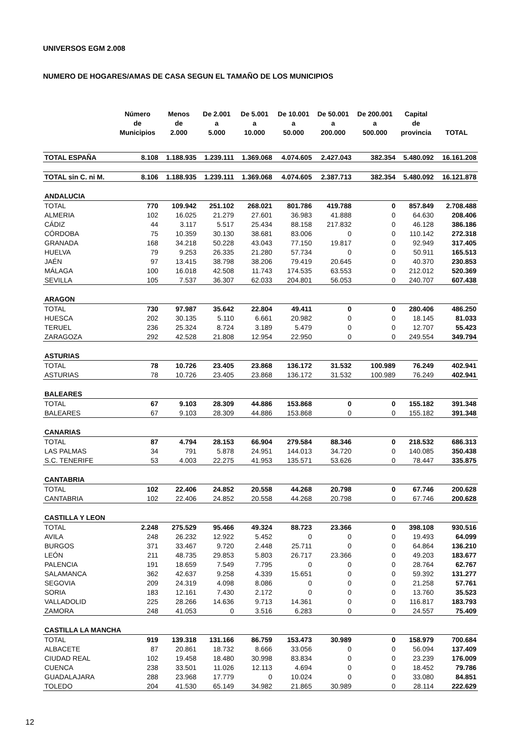UNIVERSOS EGM 2.008
NUMERO DE HOGARES/AMAS DE CASA SEGUN EL TAMAÑO DE LOS MUNICIPIOS
| | Número de Municipios | Menos de 2.000 | De 2.001 a 5.000 | De 5.001 a 10.000 | De 10.001 a 50.000 | De 50.001 a 200.000 | De 200.001 a 500.000 | Capital de provincia | TOTAL |
| --- | --- | --- | --- | --- | --- | --- | --- | --- | --- |
| TOTAL ESPAÑA | 8.108 | 1.188.935 | 1.239.111 | 1.369.068 | 4.074.605 | 2.427.043 | 382.354 | 5.480.092 | 16.161.208 |
| TOTAL sin C. ni M. | 8.106 | 1.188.935 | 1.239.111 | 1.369.068 | 4.074.605 | 2.387.713 | 382.354 | 5.480.092 | 16.121.878 |
| ANDALUCIA | | | | | | | | | |
| TOTAL | 770 | 109.942 | 251.102 | 268.021 | 801.786 | 419.788 | 0 | 857.849 | 2.708.488 |
| ALMERIA | 102 | 16.025 | 21.279 | 27.601 | 36.983 | 41.888 | 0 | 64.630 | 208.406 |
| CÁDIZ | 44 | 3.117 | 5.517 | 25.434 | 88.158 | 217.832 | 0 | 46.128 | 386.186 |
| CÓRDOBA | 75 | 10.359 | 30.130 | 38.681 | 83.006 | 0 | 0 | 110.142 | 272.318 |
| GRANADA | 168 | 34.218 | 50.228 | 43.043 | 77.150 | 19.817 | 0 | 92.949 | 317.405 |
| HUELVA | 79 | 9.253 | 26.335 | 21.280 | 57.734 | 0 | 0 | 50.911 | 165.513 |
| JAÉN | 97 | 13.415 | 38.798 | 38.206 | 79.419 | 20.645 | 0 | 40.370 | 230.853 |
| MÁLAGA | 100 | 16.018 | 42.508 | 11.743 | 174.535 | 63.553 | 0 | 212.012 | 520.369 |
| SEVILLA | 105 | 7.537 | 36.307 | 62.033 | 204.801 | 56.053 | 0 | 240.707 | 607.438 |
| ARAGON | | | | | | | | | |
| TOTAL | 730 | 97.987 | 35.642 | 22.804 | 49.411 | 0 | 0 | 280.406 | 486.250 |
| HUESCA | 202 | 30.135 | 5.110 | 6.661 | 20.982 | 0 | 0 | 18.145 | 81.033 |
| TERUEL | 236 | 25.324 | 8.724 | 3.189 | 5.479 | 0 | 0 | 12.707 | 55.423 |
| ZARAGOZA | 292 | 42.528 | 21.808 | 12.954 | 22.950 | 0 | 0 | 249.554 | 349.794 |
| ASTURIAS | | | | | | | | | |
| TOTAL | 78 | 10.726 | 23.405 | 23.868 | 136.172 | 31.532 | 100.989 | 76.249 | 402.941 |
| ASTURIAS | 78 | 10.726 | 23.405 | 23.868 | 136.172 | 31.532 | 100.989 | 76.249 | 402.941 |
| BALEARES | | | | | | | | | |
| TOTAL | 67 | 9.103 | 28.309 | 44.886 | 153.868 | 0 | 0 | 155.182 | 391.348 |
| BALEARES | 67 | 9.103 | 28.309 | 44.886 | 153.868 | 0 | 0 | 155.182 | 391.348 |
| CANARIAS | | | | | | | | | |
| TOTAL | 87 | 4.794 | 28.153 | 66.904 | 279.584 | 88.346 | 0 | 218.532 | 686.313 |
| LAS PALMAS | 34 | 791 | 5.878 | 24.951 | 144.013 | 34.720 | 0 | 140.085 | 350.438 |
| S.C. TENERIFE | 53 | 4.003 | 22.275 | 41.953 | 135.571 | 53.626 | 0 | 78.447 | 335.875 |
| CANTABRIA | | | | | | | | | |
| TOTAL | 102 | 22.406 | 24.852 | 20.558 | 44.268 | 20.798 | 0 | 67.746 | 200.628 |
| CANTABRIA | 102 | 22.406 | 24.852 | 20.558 | 44.268 | 20.798 | 0 | 67.746 | 200.628 |
| CASTILLA Y LEON | | | | | | | | | |
| TOTAL | 2.248 | 275.529 | 95.466 | 49.324 | 88.723 | 23.366 | 0 | 398.108 | 930.516 |
| AVILA | 248 | 26.232 | 12.922 | 5.452 | 0 | 0 | 0 | 19.493 | 64.099 |
| BURGOS | 371 | 33.467 | 9.720 | 2.448 | 25.711 | 0 | 0 | 64.864 | 136.210 |
| LEÓN | 211 | 48.735 | 29.853 | 5.803 | 26.717 | 23.366 | 0 | 49.203 | 183.677 |
| PALENCIA | 191 | 18.659 | 7.549 | 7.795 | 0 | 0 | 0 | 28.764 | 62.767 |
| SALAMANCA | 362 | 42.637 | 9.258 | 4.339 | 15.651 | 0 | 0 | 59.392 | 131.277 |
| SEGOVIA | 209 | 24.319 | 4.098 | 8.086 | 0 | 0 | 0 | 21.258 | 57.761 |
| SORIA | 183 | 12.161 | 7.430 | 2.172 | 0 | 0 | 0 | 13.760 | 35.523 |
| VALLADOLID | 225 | 28.266 | 14.636 | 9.713 | 14.361 | 0 | 0 | 116.817 | 183.793 |
| ZAMORA | 248 | 41.053 | 0 | 3.516 | 6.283 | 0 | 0 | 24.557 | 75.409 |
| CASTILLA LA MANCHA | | | | | | | | | |
| TOTAL | 919 | 139.318 | 131.166 | 86.759 | 153.473 | 30.989 | 0 | 158.979 | 700.684 |
| ALBACETE | 87 | 20.861 | 18.732 | 8.666 | 33.056 | 0 | 0 | 56.094 | 137.409 |
| CIUDAD REAL | 102 | 19.458 | 18.480 | 30.998 | 83.834 | 0 | 0 | 23.239 | 176.009 |
| CUENCA | 238 | 33.501 | 11.026 | 12.113 | 4.694 | 0 | 0 | 18.452 | 79.786 |
| GUADALAJARA | 288 | 23.968 | 17.779 | 0 | 10.024 | 0 | 0 | 33.080 | 84.851 |
| TOLEDO | 204 | 41.530 | 65.149 | 34.982 | 21.865 | 30.989 | 0 | 28.114 | 222.629 |
12